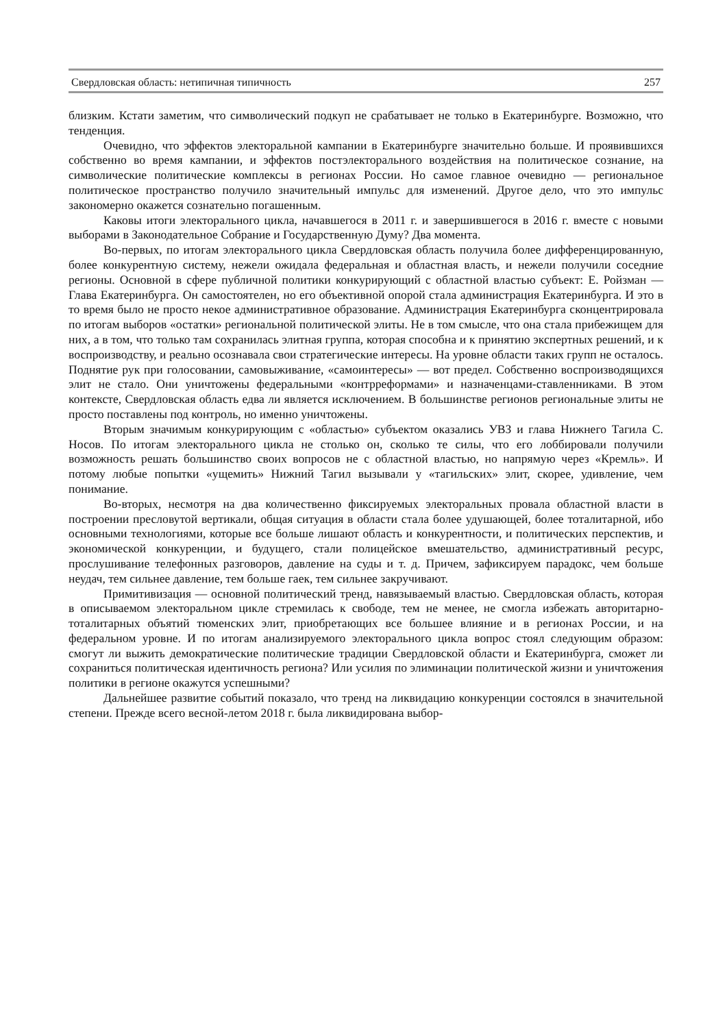Свердловская область: нетипичная типичность 257
близким. Кстати заметим, что символический подкуп не срабатывает не только в Екатеринбурге. Возможно, что тенденция.
Очевидно, что эффектов электоральной кампании в Екатеринбурге значительно больше. И проявившихся собственно во время кампании, и эффектов постэлекторального воздействия на политическое сознание, на символические политические комплексы в регионах России. Но самое главное очевидно — региональное политическое пространство получило значительный импульс для изменений. Другое дело, что это импульс закономерно окажется сознательно погашенным.
Каковы итоги электорального цикла, начавшегося в 2011 г. и завершившегося в 2016 г. вместе с новыми выборами в Законодательное Собрание и Государственную Думу? Два момента.
Во-первых, по итогам электорального цикла Свердловская область получила более дифференцированную, более конкурентную систему, нежели ожидала федеральная и областная власть, и нежели получили соседние регионы. Основной в сфере публичной политики конкурирующий с областной властью субъект: Е. Ройзман — Глава Екатеринбурга. Он самостоятелен, но его объективной опорой стала администрация Екатеринбурга. И это в то время было не просто некое административное образование. Администрация Екатеринбурга сконцентрировала по итогам выборов «остатки» региональной политической элиты. Не в том смысле, что она стала прибежищем для них, а в том, что только там сохранилась элитная группа, которая способна и к принятию экспертных решений, и к воспроизводству, и реально осознавала свои стратегические интересы. На уровне области таких групп не осталось. Поднятие рук при голосовании, самовыживание, «самоинтересы» — вот предел. Собственно воспроизводящихся элит не стало. Они уничтожены федеральными «контрреформами» и назначенцами-ставленниками. В этом контексте, Свердловская область едва ли является исключением. В большинстве регионов региональные элиты не просто поставлены под контроль, но именно уничтожены.
Вторым значимым конкурирующим с «областью» субъектом оказались УВЗ и глава Нижнего Тагила С. Носов. По итогам электорального цикла не столько он, сколько те силы, что его лоббировали получили возможность решать большинство своих вопросов не с областной властью, но напрямую через «Кремль». И потому любые попытки «ущемить» Нижний Тагил вызывали у «тагильских» элит, скорее, удивление, чем понимание.
Во-вторых, несмотря на два количественно фиксируемых электоральных провала областной власти в построении пресловутой вертикали, общая ситуация в области стала более удушающей, более тоталитарной, ибо основными технологиями, которые все больше лишают область и конкурентности, и политических перспектив, и экономической конкуренции, и будущего, стали полицейское вмешательство, административный ресурс, прослушивание телефонных разговоров, давление на суды и т. д. Причем, зафиксируем парадокс, чем больше неудач, тем сильнее давление, тем больше гаек, тем сильнее закручивают.
Примитивизация — основной политический тренд, навязываемый властью. Свердловская область, которая в описываемом электоральном цикле стремилась к свободе, тем не менее, не смогла избежать авторитарно-тоталитарных объятий тюменских элит, приобретающих все большее влияние и в регионах России, и на федеральном уровне. И по итогам анализируемого электорального цикла вопрос стоял следующим образом: смогут ли выжить демократические политические традиции Свердловской области и Екатеринбурга, сможет ли сохраниться политическая идентичность региона? Или усилия по элиминации политической жизни и уничтожения политики в регионе окажутся успешными?
Дальнейшее развитие событий показало, что тренд на ликвидацию конкуренции состоялся в значительной степени. Прежде всего весной-летом 2018 г. была ликвидирована выбор-